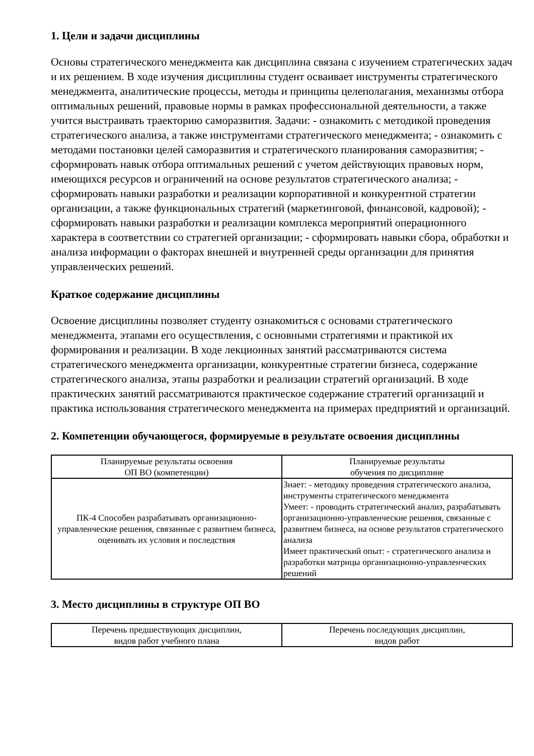1. Цели и задачи дисциплины
Основы стратегического менеджмента как дисциплина связана с изучением стратегических задач и их решением. В ходе изучения дисциплины студент осваивает инструменты стратегического менеджмента, аналитические процессы, методы и принципы целеполагания, механизмы отбора оптимальных решений, правовые нормы в рамках профессиональной деятельности, а также учится выстраивать траекторию саморазвития. Задачи: - ознакомить с методикой проведения стратегического анализа, а также инструментами стратегического менеджмента; - ознакомить с методами постановки целей саморазвития и стратегического планирования саморазвития; - сформировать навык отбора оптимальных решений с учетом действующих правовых норм, имеющихся ресурсов и ограничений на основе результатов стратегического анализа; - сформировать навыки разработки и реализации корпоративной и конкурентной стратегии организации, а также функциональных стратегий (маркетинговой, финансовой, кадровой); - сформировать навыки разработки и реализации комплекса мероприятий операционного характера в соответствии со стратегией организации; - сформировать навыки сбора, обработки и анализа информации о факторах внешней и внутренней среды организации для принятия управленческих решений.
Краткое содержание дисциплины
Освоение дисциплины позволяет студенту ознакомиться с основами стратегического менеджмента, этапами его осуществления, с основными стратегиями и практикой их формирования и реализации. В ходе лекционных занятий рассматриваются система стратегического менеджмента организации, конкурентные стратегии бизнеса, содержание стратегического анализа, этапы разработки и реализации стратегий организаций. В ходе практических занятий рассматриваются практическое содержание стратегий организаций и практика использования стратегического менеджмента на примерах предприятий и организаций.
2. Компетенции обучающегося, формируемые в результате освоения дисциплины
| Планируемые результаты освоения ОП ВО (компетенции) | Планируемые результаты обучения по дисциплине |
| --- | --- |
| ПК-4 Способен разрабатывать организационно-управленческие решения, связанные с развитием бизнеса, оценивать их условия и последствия | Знает: - методику проведения стратегического анализа, инструменты стратегического менеджмента Умеет: - проводить стратегический анализ, разрабатывать организационно-управленческие решения, связанные с развитием бизнеса, на основе результатов стратегического анализа Имеет практический опыт: - стратегического анализа и разработки матрицы организационно-управленческих решений |
3. Место дисциплины в структуре ОП ВО
| Перечень предшествующих дисциплин, видов работ учебного плана | Перечень последующих дисциплин, видов работ |
| --- | --- |